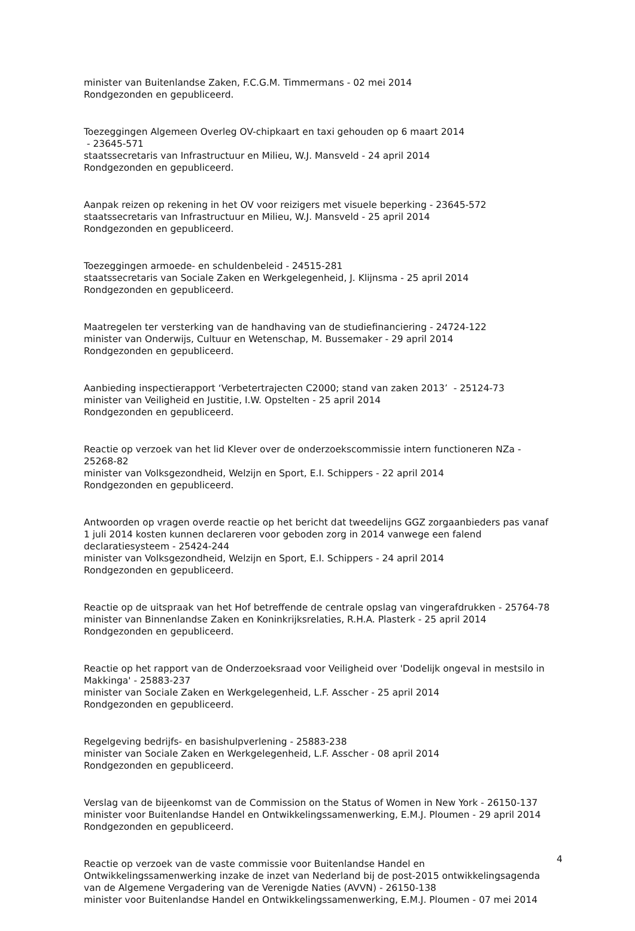minister van Buitenlandse Zaken, F.C.G.M. Timmermans - 02 mei 2014
Rondgezonden en gepubliceerd.
Toezeggingen Algemeen Overleg OV-chipkaart en taxi gehouden op 6 maart 2014
- 23645-571
staatssecretaris van Infrastructuur en Milieu, W.J. Mansveld - 24 april 2014
Rondgezonden en gepubliceerd.
Aanpak reizen op rekening in het OV voor reizigers met visuele beperking - 23645-572
staatssecretaris van Infrastructuur en Milieu, W.J. Mansveld - 25 april 2014
Rondgezonden en gepubliceerd.
Toezeggingen armoede- en schuldenbeleid - 24515-281
staatssecretaris van Sociale Zaken en Werkgelegenheid, J. Klijnsma - 25 april 2014
Rondgezonden en gepubliceerd.
Maatregelen ter versterking van de handhaving van de studiefinanciering - 24724-122
minister van Onderwijs, Cultuur en Wetenschap, M. Bussemaker - 29 april 2014
Rondgezonden en gepubliceerd.
Aanbieding inspectierapport ‘Verbetertrajecten C2000; stand van zaken 2013’ - 25124-73
minister van Veiligheid en Justitie, I.W. Opstelten - 25 april 2014
Rondgezonden en gepubliceerd.
Reactie op verzoek van het lid Klever over de onderzoekscommissie intern functioneren NZa - 25268-82
minister van Volksgezondheid, Welzijn en Sport, E.I. Schippers - 22 april 2014
Rondgezonden en gepubliceerd.
Antwoorden op vragen overde reactie op het bericht dat tweedelijns GGZ zorgaanbieders pas vanaf 1 juli 2014 kosten kunnen declareren voor geboden zorg in 2014 vanwege een falend declaratiesysteem - 25424-244
minister van Volksgezondheid, Welzijn en Sport, E.I. Schippers - 24 april 2014
Rondgezonden en gepubliceerd.
Reactie op de uitspraak van het Hof betreffende de centrale opslag van vingerafdrukken - 25764-78
minister van Binnenlandse Zaken en Koninkrijksrelaties, R.H.A. Plasterk - 25 april 2014
Rondgezonden en gepubliceerd.
Reactie op het rapport van de Onderzoeksraad voor Veiligheid over 'Dodelijk ongeval in mestsilo in Makkinga' - 25883-237
minister van Sociale Zaken en Werkgelegenheid, L.F. Asscher - 25 april 2014
Rondgezonden en gepubliceerd.
Regelgeving bedrijfs- en basishulpverlening - 25883-238
minister van Sociale Zaken en Werkgelegenheid, L.F. Asscher - 08 april 2014
Rondgezonden en gepubliceerd.
Verslag van de bijeenkomst van de Commission on the Status of Women in New York - 26150-137
minister voor Buitenlandse Handel en Ontwikkelingssamenwerking, E.M.J. Ploumen - 29 april 2014
Rondgezonden en gepubliceerd.
Reactie op verzoek van de vaste commissie voor Buitenlandse Handel en Ontwikkelingssamenwerking inzake de inzet van Nederland bij de post-2015 ontwikkelingsagenda van de Algemene Vergadering van de Verenigde Naties (AVVN) - 26150-138
minister voor Buitenlandse Handel en Ontwikkelingssamenwerking, E.M.J. Ploumen - 07 mei 2014
4